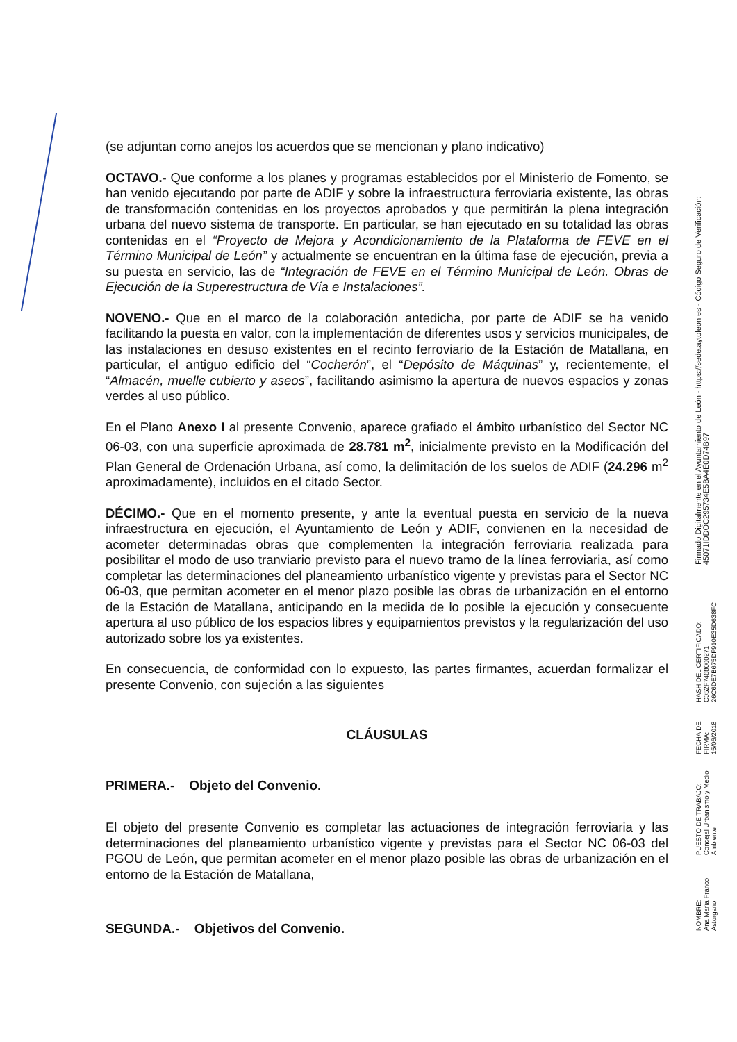(se adjuntan como anejos los acuerdos que se mencionan y plano indicativo)
OCTAVO.- Que conforme a los planes y programas establecidos por el Ministerio de Fomento, se han venido ejecutando por parte de ADIF y sobre la infraestructura ferroviaria existente, las obras de transformación contenidas en los proyectos aprobados y que permitirán la plena integración urbana del nuevo sistema de transporte. En particular, se han ejecutado en su totalidad las obras contenidas en el “Proyecto de Mejora y Acondicionamiento de la Plataforma de FEVE en el Término Municipal de León” y actualmente se encuentran en la última fase de ejecución, previa a su puesta en servicio, las de “Integración de FEVE en el Término Municipal de León. Obras de Ejecución de la Superestructura de Vía e Instalaciones”.
NOVENO.- Que en el marco de la colaboración antedicha, por parte de ADIF se ha venido facilitando la puesta en valor, con la implementación de diferentes usos y servicios municipales, de las instalaciones en desuso existentes en el recinto ferroviario de la Estación de Matallana, en particular, el antiguo edificio del “Cocherón”, el “Depósito de Máquinas” y, recientemente, el “Almacén, muelle cubierto y aseos”, facilitando asimismo la apertura de nuevos espacios y zonas verdes al uso público.
En el Plano Anexo I al presente Convenio, aparece grafiado el ámbito urbanístico del Sector NC 06-03, con una superficie aproximada de 28.781 m<sup>2</sup>, inicialmente previsto en la Modificación del Plan General de Ordenación Urbana, así como, la delimitación de los suelos de ADIF (24.296 m<sup>2</sup> aproximadamente), incluidos en el citado Sector.
DÉCIMO.- Que en el momento presente, y ante la eventual puesta en servicio de la nueva infraestructura en ejecución, el Ayuntamiento de León y ADIF, convienen en la necesidad de acometer determinadas obras que complementen la integración ferroviaria realizada para posibilitar el modo de uso tranviario previsto para el nuevo tramo de la línea ferroviaria, así como completar las determinaciones del planeamiento urbanístico vigente y previstas para el Sector NC 06-03, que permitan acometer en el menor plazo posible las obras de urbanización en el entorno de la Estación de Matallana, anticipando en la medida de lo posible la ejecución y consecuente apertura al uso público de los espacios libres y equipamientos previstos y la regularización del uso autorizado sobre los ya existentes.
En consecuencia, de conformidad con lo expuesto, las partes firmantes, acuerdan formalizar el presente Convenio, con sujeción a las siguientes
CLÁUSULAS
PRIMERA.- Objeto del Convenio.
El objeto del presente Convenio es completar las actuaciones de integración ferroviaria y las determinaciones del planeamiento urbanístico vigente y previstas para el Sector NC 06-03 del PGOU de León, que permitan acometer en el menor plazo posible las obras de urbanización en el entorno de la Estación de Matallana,
SEGUNDA.- Objetivos del Convenio.
NOMBRE:
Ana María Franco Astorgano
PUESTO DE TRABAJO:
Concejal Urbanismo y Medio Ambiente
FECHA DE FIRMA:
15/06/2018
HASH DEL CERTIFICADO:
C052F7468000271​26C6DE7B675DF910E35D638FC
Firmado Digitalmente en el Ayuntamiento de León - https://sede.aytoleon.es - Código Seguro de Verificación: 45071IDDOC295734E5BA4E0D74B97